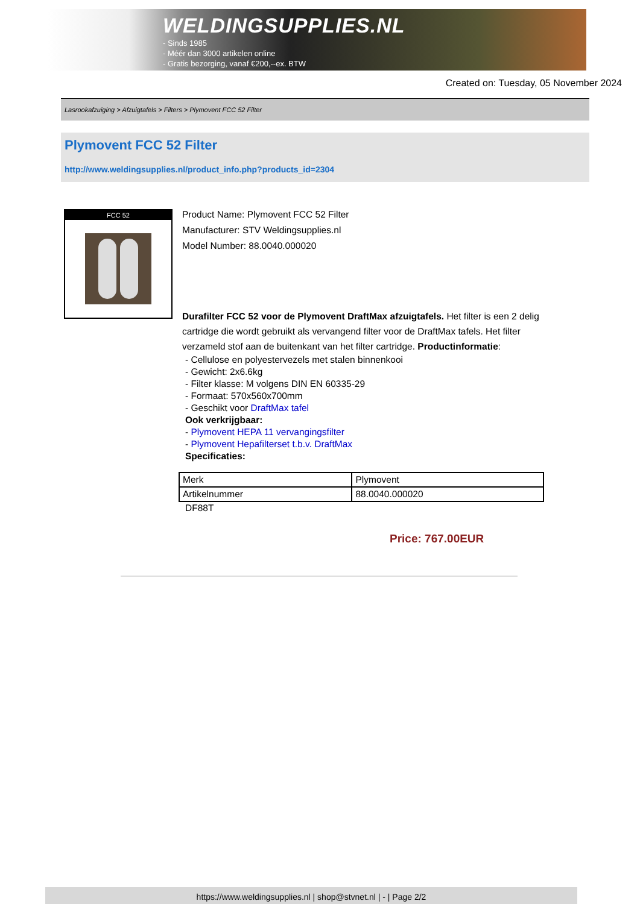WELDINGSUPPLIES.NL
- Sinds 1985
- Méér dan 3000 artikelen online
- Gratis bezorging, vanaf €200,--ex. BTW
Created on: Tuesday, 05 November 2024
Lasrookafzuiging > Afzuigtafels > Filters > Plymovent FCC 52 Filter
Plymovent FCC 52 Filter
http://www.weldingsupplies.nl/product_info.php?products_id=2304
FCC 52
Product Name: Plymovent FCC 52 Filter
Manufacturer: STV Weldingsupplies.nl
Model Number: 88.0040.000020
Durafilter FCC 52 voor de Plymovent DraftMax afzuigtafels. Het filter is een 2 delig cartridge die wordt gebruikt als vervangend filter voor de DraftMax tafels. Het filter verzameld stof aan de buitenkant van het filter cartridge. Productinformatie:
- Cellulose en polyestervezels met stalen binnenkooi
- Gewicht: 2x6.6kg
- Filter klasse: M volgens DIN EN 60335-29
- Formaat: 570x560x700mm
- Geschikt voor DraftMax tafel
Ook verkrijgbaar:
- Plymovent HEPA 11 vervangingsfilter
- Plymovent Hepafilterset t.b.v. DraftMax
Specificaties:
| Merk | Plymovent |
| Artikelnummer | 88.0040.000020 |
DF88T
Price: 767.00EUR
https://www.weldingsupplies.nl | shop@stvnet.nl | - | Page 2/2